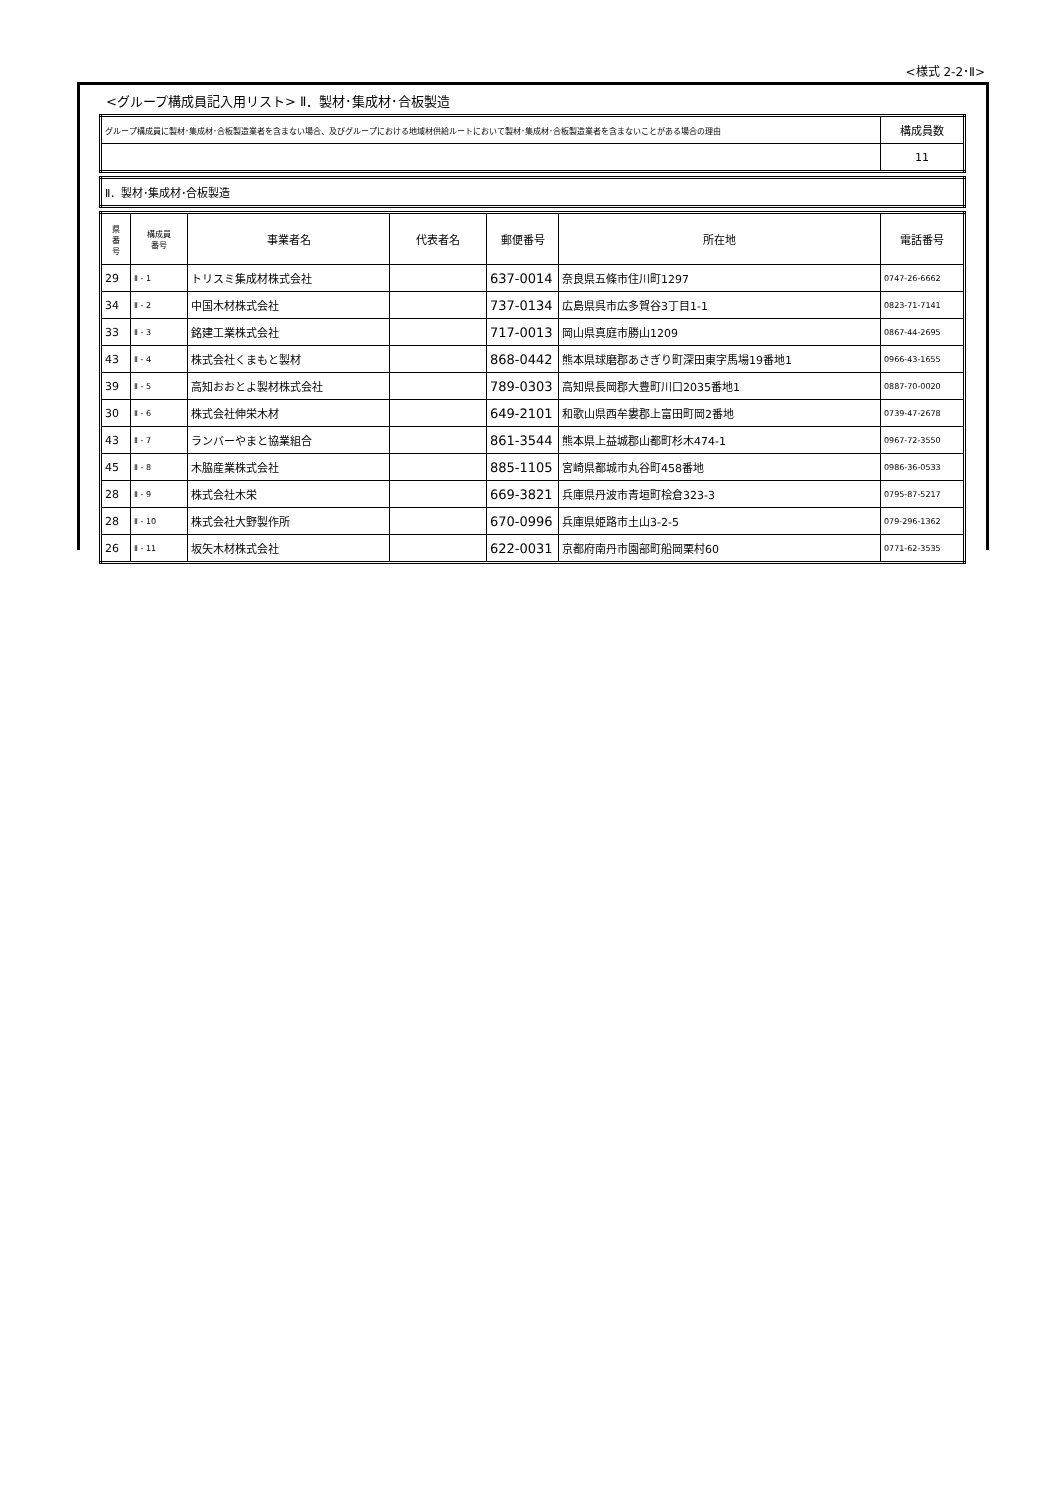<様式 2-2･Ⅱ>
<グループ構成員記入用リスト> Ⅱ．製材･集成材･合板製造
| グループ構成員に製材･集成材･合板製造業者を含まない場合、及びグループにおける地域材供給ルートにおいて製材･集成材･合板製造業者を含まないことがある場合の理由 | 構成員数 |
| | 11 |
| Ⅱ．製材･集成材･合板製造 |
| 県 番 号 | 構成員 番号 | 事業者名 | 代表者名 | 郵便番号 | 所在地 | 電話番号 |
| --- | --- | --- | --- | --- | --- | --- |
| 29 | Ⅱ - 1 | トリスミ集成材株式会社 | | 637-0014 | 奈良県五條市住川町1297 | 0747-26-6662 |
| 34 | Ⅱ - 2 | 中国木材株式会社 | | 737-0134 | 広島県呉市広多賀谷3丁目1-1 | 0823-71-7141 |
| 33 | Ⅱ - 3 | 銘建工業株式会社 | | 717-0013 | 岡山県真庭市勝山1209 | 0867-44-2695 |
| 43 | Ⅱ - 4 | 株式会社くまもと製材 | | 868-0442 | 熊本県球磨郡あさぎり町深田東字馬場19番地1 | 0966-43-1655 |
| 39 | Ⅱ - 5 | 高知おおとよ製材株式会社 | | 789-0303 | 高知県長岡郡大豊町川口2035番地1 | 0887-70-0020 |
| 30 | Ⅱ - 6 | 株式会社伸栄木材 | | 649-2101 | 和歌山県西牟婁郡上富田町岡2番地 | 0739-47-2678 |
| 43 | Ⅱ - 7 | ランバーやまと協業組合 | | 861-3544 | 熊本県上益城郡山都町杉木474-1 | 0967-72-3550 |
| 45 | Ⅱ - 8 | 木脇産業株式会社 | | 885-1105 | 宮崎県都城市丸谷町458番地 | 0986-36-0533 |
| 28 | Ⅱ - 9 | 株式会社木栄 | | 669-3821 | 兵庫県丹波市青垣町桧倉323-3 | 0795-87-5217 |
| 28 | Ⅱ - 10 | 株式会社大野製作所 | | 670-0996 | 兵庫県姫路市土山3-2-5 | 079-296-1362 |
| 26 | Ⅱ - 11 | 坂矢木材株式会社 | | 622-0031 | 京都府南丹市園部町船岡栗村60 | 0771-62-3535 |